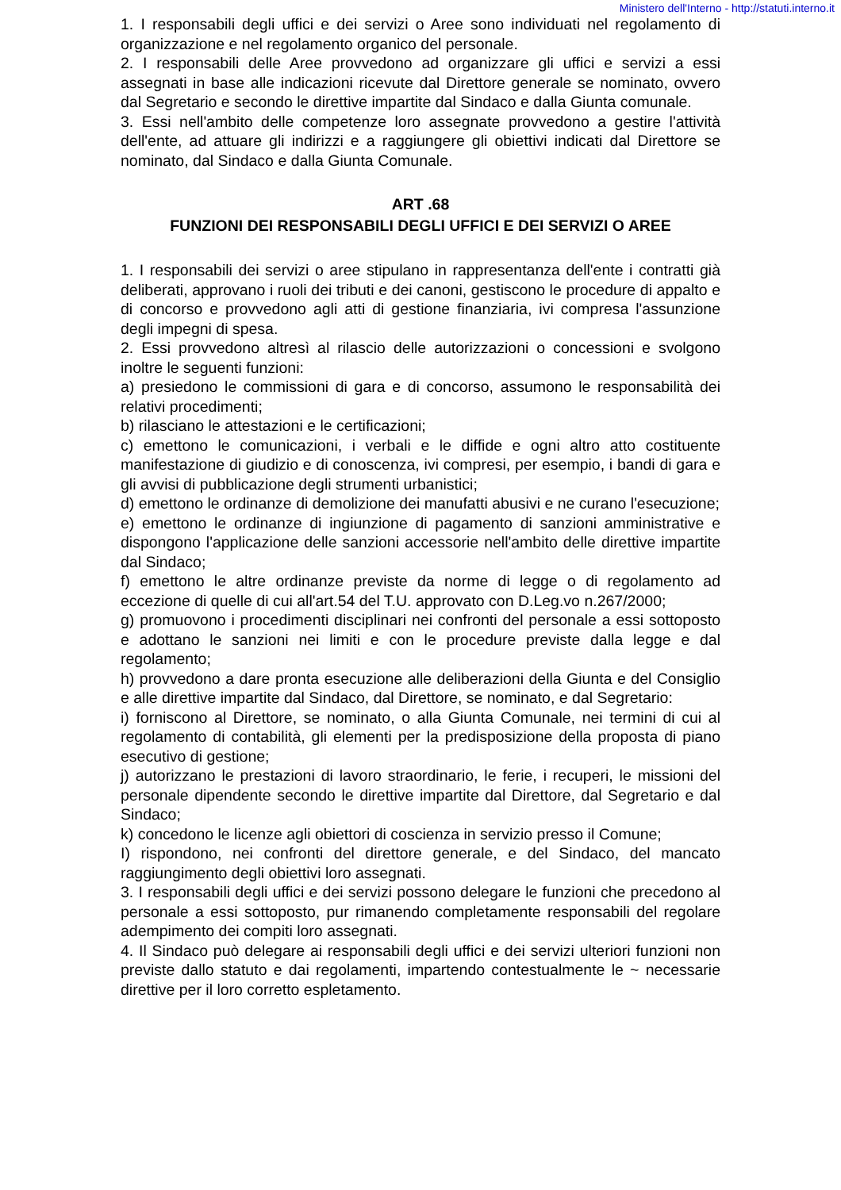Ministero dell'Interno - http://statuti.interno.it
1. I responsabili degli uffici e dei servizi o Aree sono individuati nel regolamento di organizzazione e nel regolamento organico del personale.
2. I responsabili delle Aree provvedono ad organizzare gli uffici e servizi a essi assegnati in base alle indicazioni ricevute dal Direttore generale se nominato, ovvero dal Segretario e secondo le direttive impartite dal Sindaco e dalla Giunta comunale.
3. Essi nell'ambito delle competenze loro assegnate provvedono a gestire l'attività dell'ente, ad attuare gli indirizzi e a raggiungere gli obiettivi indicati dal Direttore se nominato, dal Sindaco e dalla Giunta Comunale.
ART .68
FUNZIONI DEI RESPONSABILI DEGLI UFFICI E DEI SERVIZI O AREE
1. I responsabili dei servizi o aree stipulano in rappresentanza dell'ente i contratti già deliberati, approvano i ruoli dei tributi e dei canoni, gestiscono le procedure di appalto e di concorso e provvedono agli atti di gestione finanziaria, ivi compresa l'assunzione degli impegni di spesa.
2. Essi provvedono altresì al rilascio delle autorizzazioni o concessioni e svolgono inoltre le seguenti funzioni:
a) presiedono le commissioni di gara e di concorso, assumono le responsabilità dei relativi procedimenti;
b) rilasciano le attestazioni e le certificazioni;
c) emettono le comunicazioni, i verbali e le diffide e ogni altro atto costituente manifestazione di giudizio e di conoscenza, ivi compresi, per esempio, i bandi di gara e gli avvisi di pubblicazione degli strumenti urbanistici;
d) emettono le ordinanze di demolizione dei manufatti abusivi e ne curano l'esecuzione;
e) emettono le ordinanze di ingiunzione di pagamento di sanzioni amministrative e dispongono l'applicazione delle sanzioni accessorie nell'ambito delle direttive impartite dal Sindaco;
f) emettono le altre ordinanze previste da norme di legge o di regolamento ad eccezione di quelle di cui all'art.54 del T.U. approvato con D.Leg.vo n.267/2000;
g) promuovono i procedimenti disciplinari nei confronti del personale a essi sottoposto e adottano le sanzioni nei limiti e con le procedure previste dalla legge e dal regolamento;
h) provvedono a dare pronta esecuzione alle deliberazioni della Giunta e del Consiglio e alle direttive impartite dal Sindaco, dal Direttore, se nominato, e dal Segretario:
i) forniscono al Direttore, se nominato, o alla Giunta Comunale, nei termini di cui al regolamento di contabilità, gli elementi per la predisposizione della proposta di piano esecutivo di gestione;
j) autorizzano le prestazioni di lavoro straordinario, le ferie, i recuperi, le missioni del personale dipendente secondo le direttive impartite dal Direttore, dal Segretario e dal Sindaco;
k) concedono le licenze agli obiettori di coscienza in servizio presso il Comune;
I) rispondono, nei confronti del direttore generale, e del Sindaco, del mancato raggiungimento degli obiettivi loro assegnati.
3. I responsabili degli uffici e dei servizi possono delegare le funzioni che precedono al personale a essi sottoposto, pur rimanendo completamente responsabili del regolare adempimento dei compiti loro assegnati.
4. Il Sindaco può delegare ai responsabili degli uffici e dei servizi ulteriori funzioni non previste dallo statuto e dai regolamenti, impartendo contestualmente le ~ necessarie direttive per il loro corretto espletamento.